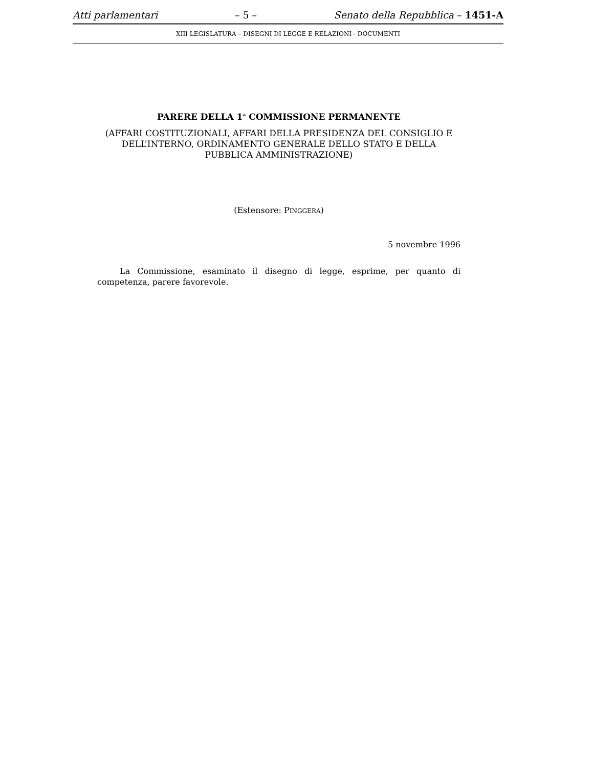Atti parlamentari – 5 – Senato della Repubblica – 1451-A
XIII LEGISLATURA – DISEGNI DI LEGGE E RELAZIONI - DOCUMENTI
PARERE DELLA 1<sup>a</sup> COMMISSIONE PERMANENTE
(AFFARI COSTITUZIONALI, AFFARI DELLA PRESIDENZA DEL CONSIGLIO E DELL’INTERNO, ORDINAMENTO GENERALE DELLO STATO E DELLA PUBBLICA AMMINISTRAZIONE)
(Estensore: PINGGERA)
5 novembre 1996
La Commissione, esaminato il disegno di legge, esprime, per quanto di competenza, parere favorevole.